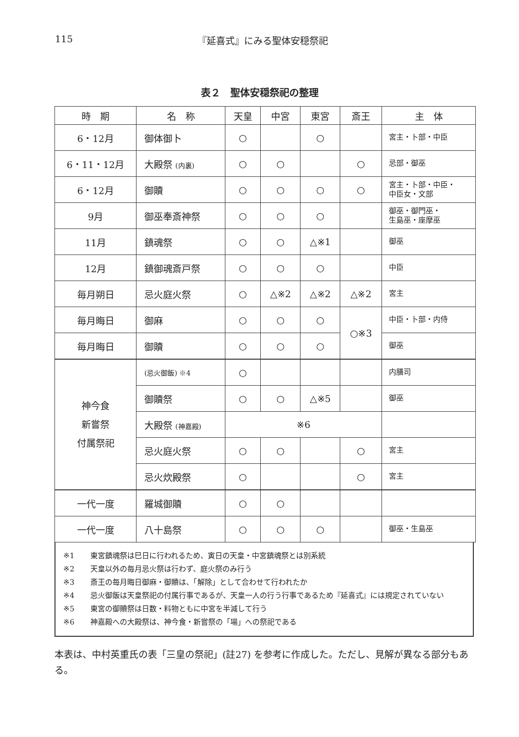115 『延喜式』にみる聖体安穏祭祀
表２　聖体安穏祭祀の整理
| 時 期 | 名 称 | 天皇 | 中宮 | 東宮 | 斎王 | 主 体 |
| --- | --- | --- | --- | --- | --- | --- |
| 6・12月 | 御体御卜 | ○ | | ○ | | 宮主・卜部・中臣 |
| 6・11・12月 | 大殿祭 (内裏) | ○ | ○ | | ○ | 忌部・御巫 |
| 6・12月 | 御贖 | ○ | ○ | ○ | ○ | 宮主・卜部・中臣・ 中臣女・文部 |
| 9月 | 御巫奉斎神祭 | ○ | ○ | ○ | | 御巫・御門巫・ 生島巫・座摩巫 |
| 11月 | 鎮魂祭 | ○ | ○ | △※1 | | 御巫 |
| 12月 | 鎮御魂斎戸祭 | ○ | ○ | ○ | | 中臣 |
| 毎月朔日 | 忌火庭火祭 | ○ | △※2 | △※2 | △※2 | 宮主 |
| 毎月晦日 | 御麻 | ○ | ○ | ○ | ○※3 | 中臣・卜部・内侍 |
| 毎月晦日 | 御贖 | ○ | ○ | ○ | | 御巫 |
| 神今食 新嘗祭 付属祭祀 | (忌火御飯) ※4 | ○ | | | | 内膳司 |
| | 御贖祭 | ○ | ○ | △※5 | | 御巫 |
| | 大殿祭 (神嘉殿) | ※6 | | | | |
| | 忌火庭火祭 | ○ | ○ | | ○ | 宮主 |
| | 忌火炊殿祭 | ○ | | | ○ | 宮主 |
| 一代一度 | 羅城御贖 | ○ | ○ | | | |
| 一代一度 | 八十島祭 | ○ | ○ | ○ | | 御巫・生島巫 |
※1 東宮鎮魂祭は巳日に行われるため、寅日の天皇・中宮鎮魂祭とは別系統
※2 天皇以外の毎月忌火祭は行わず、庭火祭のみ行う
※3 斎王の毎月晦日御麻・御贖は、「解除」として合わせて行われたか
※4 忌火御飯は天皇祭祀の付属行事であるが、天皇一人の行う行事であるため『延喜式』には規定されていない
※5 東宮の御贖祭は日数・料物ともに中宮を半減して行う
※6 神嘉殿への大殿祭は、神今食・新嘗祭の「場」への祭祀である
本表は、中村英重氏の表「三皇の祭祀」(註27) を参考に作成した。ただし、見解が異なる部分もある。